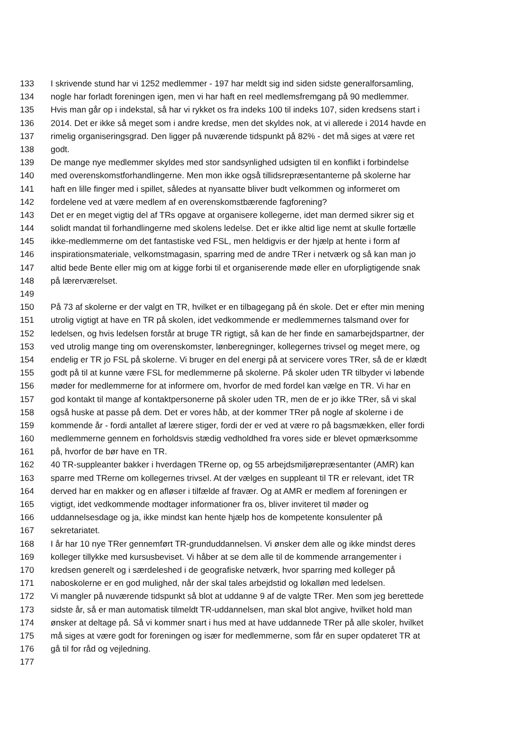133 I skrivende stund har vi 1252 medlemmer - 197 har meldt sig ind siden sidste generalforsamling,
134 nogle har forladt foreningen igen, men vi har haft en reel medlemsfremgang på 90 medlemmer.
135 Hvis man går op i indekstal, så har vi rykket os fra indeks 100 til indeks 107, siden kredsens start i
136 2014. Det er ikke så meget som i andre kredse, men det skyldes nok, at vi allerede i 2014 havde en
137 rimelig organiseringsgrad. Den ligger på nuværende tidspunkt på 82% - det må siges at være ret
138 godt.
139 De mange nye medlemmer skyldes med stor sandsynlighed udsigten til en konflikt i forbindelse
140 med overenskomstforhandlingerne. Men mon ikke også tillidsrepræsentanterne på skolerne har
141 haft en lille finger med i spillet, således at nyansatte bliver budt velkommen og informeret om
142 fordelene ved at være medlem af en overenskomstbærende fagforening?
143 Det er en meget vigtig del af TRs opgave at organisere kollegerne, idet man dermed sikrer sig et
144 solidt mandat til forhandlingerne med skolens ledelse. Det er ikke altid lige nemt at skulle fortælle
145 ikke-medlemmerne om det fantastiske ved FSL, men heldigvis er der hjælp at hente i form af
146 inspirationsmateriale, velkomstmagasin, sparring med de andre TRer i netværk og så kan man jo
147 altid bede Bente eller mig om at kigge forbi til et organiserende møde eller en uforpligtigende snak
148 på lærerværelset.
149
150 På 73 af skolerne er der valgt en TR, hvilket er en tilbagegang på én skole. Det er efter min mening
151 utrolig vigtigt at have en TR på skolen, idet vedkommende er medlemmernes talsmand over for
152 ledelsen, og hvis ledelsen forstår at bruge TR rigtigt, så kan de her finde en samarbejdspartner, der
153 ved utrolig mange ting om overenskomster, lønberegninger, kollegernes trivsel og meget mere, og
154 endelig er TR jo FSL på skolerne. Vi bruger en del energi på at servicere vores TRer, så de er klædt
155 godt på til at kunne være FSL for medlemmerne på skolerne. På skoler uden TR tilbyder vi løbende
156 møder for medlemmerne for at informere om, hvorfor de med fordel kan vælge en TR. Vi har en
157 god kontakt til mange af kontaktpersonerne på skoler uden TR, men de er jo ikke TRer, så vi skal
158 også huske at passe på dem. Det er vores håb, at der kommer TRer på nogle af skolerne i de
159 kommende år - fordi antallet af lærere stiger, fordi der er ved at være ro på bagsmækken, eller fordi
160 medlemmerne gennem en forholdsvis stædig vedholdhed fra vores side er blevet opmærksomme
161 på, hvorfor de bør have en TR.
162 40 TR-suppleanter bakker i hverdagen TRerne op, og 55 arbejdsmiljørepræsentanter (AMR) kan
163 sparre med TRerne om kollegernes trivsel. At der vælges en suppleant til TR er relevant, idet TR
164 derved har en makker og en afløser i tilfælde af fravær. Og at AMR er medlem af foreningen er
165 vigtigt, idet vedkommende modtager informationer fra os, bliver inviteret til møder og
166 uddannelsesdage og ja, ikke mindst kan hente hjælp hos de kompetente konsulenter på
167 sekretariatet.
168 I år har 10 nye TRer gennemført TR-grunduddannelsen. Vi ønsker dem alle og ikke mindst deres
169 kolleger tillykke med kursusbeviset. Vi håber at se dem alle til de kommende arrangementer i
170 kredsen generelt og i særdeleshed i de geografiske netværk, hvor sparring med kolleger på
171 naboskolerne er en god mulighed, når der skal tales arbejdstid og lokalløn med ledelsen.
172 Vi mangler på nuværende tidspunkt så blot at uddanne 9 af de valgte TRer. Men som jeg berettede
173 sidste år, så er man automatisk tilmeldt TR-uddannelsen, man skal blot angive, hvilket hold man
174 ønsker at deltage på. Så vi kommer snart i hus med at have uddannede TRer på alle skoler, hvilket
175 må siges at være godt for foreningen og især for medlemmerne, som får en super opdateret TR at
176 gå til for råd og vejledning.
177